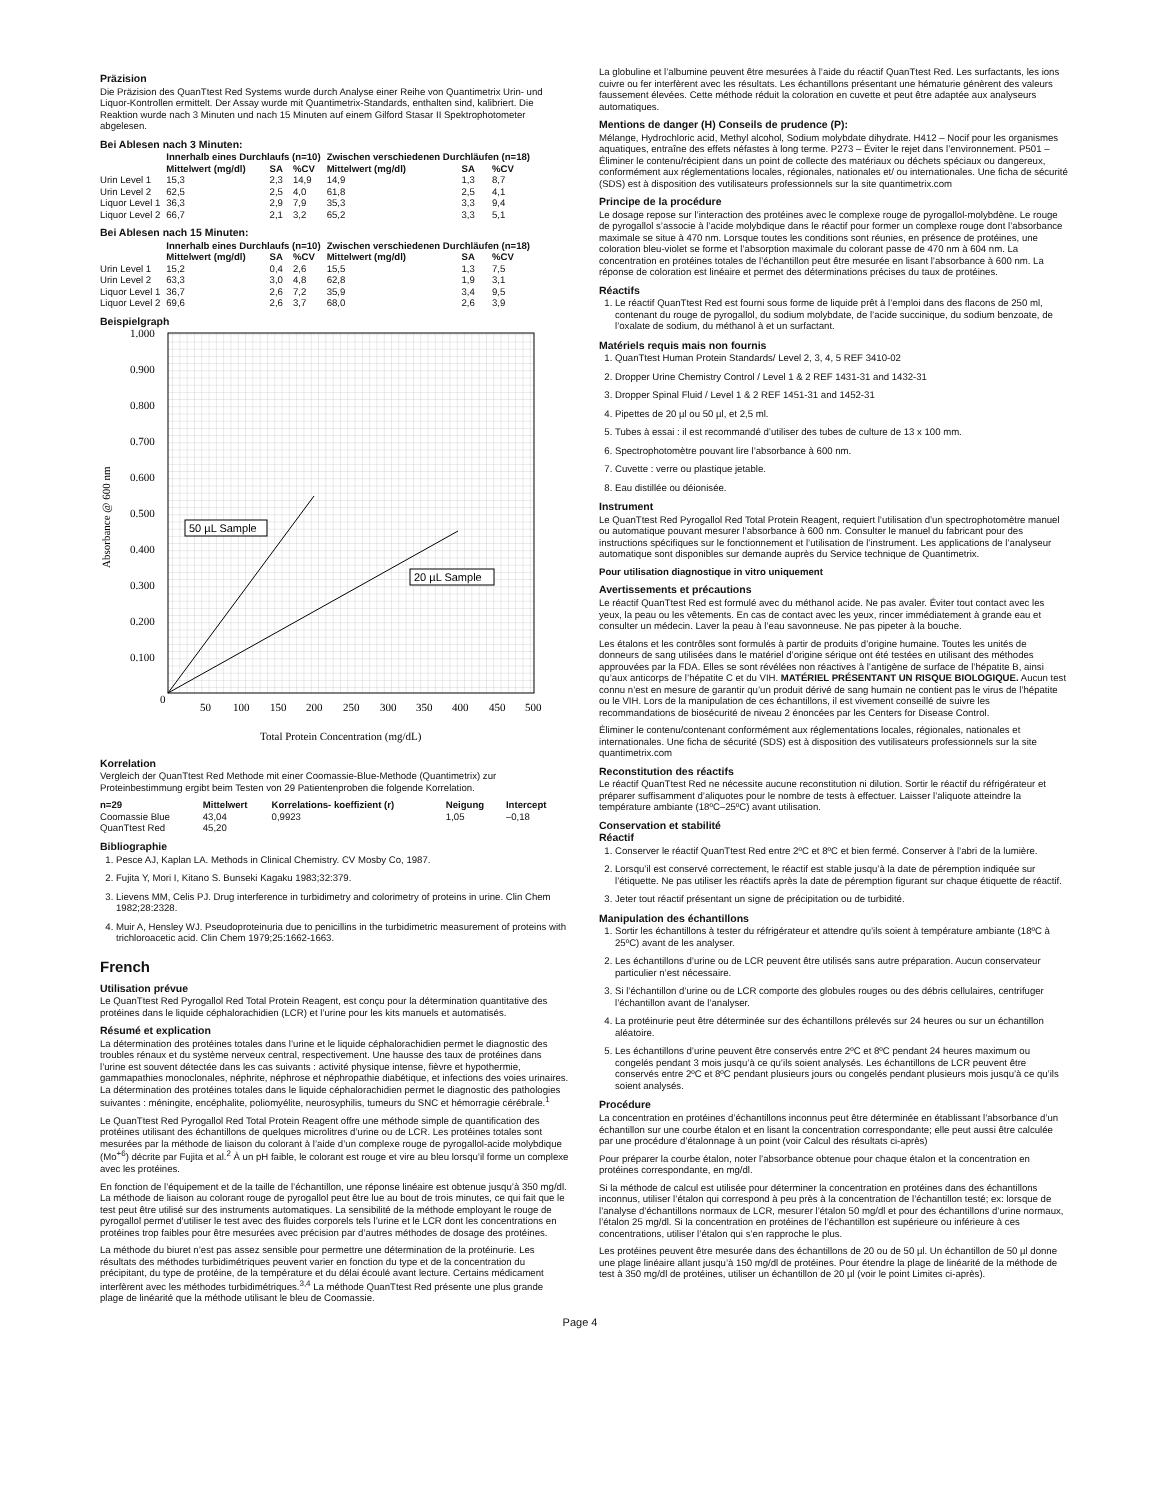Präzision
Die Präzision des QuanTtest Red Systems wurde durch Analyse einer Reihe von Quantimetrix Urin- und Liquor-Kontrollen ermittelt. Der Assay wurde mit Quantimetrix-Standards, enthalten sind, kalibriert. Die Reaktion wurde nach 3 Minuten und nach 15 Minuten auf einem Gilford Stasar II Spektrophotometer abgelesen.
Bei Ablesen nach 3 Minuten:
| | Innerhalb eines Durchlaufs (n=10) | | | Zwischen verschiedenen Durchläufen (n=18) | | |
| --- | --- | --- | --- | --- | --- | --- |
| | Mittelwert (mg/dl) | SA | %CV | Mittelwert (mg/dl) | SA | %CV |
| Urin Level 1 | 15,3 | 2,3 | 14,9 | 14,9 | 1,3 | 8,7 |
| Urin Level 2 | 62,5 | 2,5 | 4,0 | 61,8 | 2,5 | 4,1 |
| Liquor Level 1 | 36,3 | 2,9 | 7,9 | 35,3 | 3,3 | 9,4 |
| Liquor Level 2 | 66,7 | 2,1 | 3,2 | 65,2 | 3,3 | 5,1 |
Bei Ablesen nach 15 Minuten:
| | Innerhalb eines Durchlaufs (n=10) | | | Zwischen verschiedenen Durchläufen (n=18) | | |
| --- | --- | --- | --- | --- | --- | --- |
| | Mittelwert (mg/dl) | SA | %CV | Mittelwert (mg/dl) | SA | %CV |
| Urin Level 1 | 15,2 | 0,4 | 2,6 | 15,5 | 1,3 | 7,5 |
| Urin Level 2 | 63,3 | 3,0 | 4,8 | 62,8 | 1,9 | 3,1 |
| Liquor Level 1 | 36,7 | 2,6 | 7,2 | 35,9 | 3,4 | 9,5 |
| Liquor Level 2 | 69,6 | 2,6 | 3,7 | 68,0 | 2,6 | 3,9 |
Beispielgraph
1.000
0.900
0.800
0.700
0.600
0.500
0.400
0.300
0.200
0.100
0
50
100
150
200
250
300
350
400
450
500
Total Protein Concentration (mg/dL)
Absorbance @ 600 nm
50 µL Sample
20 µL Sample
Korrelation
Vergleich der QuanTtest Red Methode mit einer Coomassie-Blue-Methode (Quantimetrix) zur Proteinbestimmung ergibt beim Testen von 29 Patientenproben die folgende Korrelation.
| n=29 | Mittelwert | Korrelations- koeffizient (r) | Neigung | Intercept |
| --- | --- | --- | --- | --- |
| Coomassie Blue | 43,04 | 0,9923 | 1,05 | –0,18 |
| QuanTtest Red | 45,20 | | | |
Bibliographie
1. Pesce AJ, Kaplan LA. Methods in Clinical Chemistry. CV Mosby Co, 1987.
2. Fujita Y, Mori I, Kitano S. Bunseki Kagaku 1983;32:379.
3. Lievens MM, Celis PJ. Drug interference in turbidimetry and colorimetry of proteins in urine. Clin Chem 1982;28:2328.
4. Muir A, Hensley WJ. Pseudoproteinuria due to penicillins in the turbidimetric measurement of proteins with trichloroacetic acid. Clin Chem 1979;25:1662-1663.
French
Utilisation prévue
Le QuanTtest Red Pyrogallol Red Total Protein Reagent, est conçu pour la détermination quantitative des protéines dans le liquide céphalorachidien (LCR) et l’urine pour les kits manuels et automatisés.
Résumé et explication
La détermination des protéines totales dans l’urine et le liquide céphalorachidien permet le diagnostic des troubles rénaux et du système nerveux central, respectivement. Une hausse des taux de protéines dans l’urine est souvent détectée dans les cas suivants : activité physique intense, fièvre et hypothermie, gammapathies monoclonales, néphrite, néphrose et néphropathie diabétique, et infections des voies urinaires. La détermination des protéines totales dans le liquide céphalorachidien permet le diagnostic des pathologies suivantes : méningite, encéphalite, poliomyélite, neurosyphilis, tumeurs du SNC et hémorragie cérébrale.<sup>1</sup>
Le QuanTtest Red Pyrogallol Red Total Protein Reagent offre une méthode simple de quantification des protéines utilisant des échantillons de quelques microlitres d’urine ou de LCR. Les protéines totales sont mesurées par la méthode de liaison du colorant à l’aide d’un complexe rouge de pyrogallol-acide molybdique (Mo<sup>+6</sup>) décrite par Fujita et al.<sup>2</sup> À un pH faible, le colorant est rouge et vire au bleu lorsqu’il forme un complexe avec les protéines.
En fonction de l’équipement et de la taille de l’échantillon, une réponse linéaire est obtenue jusqu’à 350 mg/dl. La méthode de liaison au colorant rouge de pyrogallol peut être lue au bout de trois minutes, ce qui fait que le test peut être utilisé sur des instruments automatiques. La sensibilité de la méthode employant le rouge de pyrogallol permet d’utiliser le test avec des fluides corporels tels l’urine et le LCR dont les concentrations en protéines trop faibles pour être mesurées avec précision par d’autres méthodes de dosage des protéines.
La méthode du biuret n’est pas assez sensible pour permettre une détermination de la protéinurie. Les résultats des méthodes turbidimétriques peuvent varier en fonction du type et de la concentration du précipitant, du type de protéine, de la température et du délai écoulé avant lecture. Certains médicament interfèrent avec les méthodes turbidimétriques.<sup>3,4</sup> La méthode QuanTtest Red présente une plus grande plage de linéarité que la méthode utilisant le bleu de Coomassie.
La globuline et l’albumine peuvent être mesurées à l’aide du réactif QuanTtest Red. Les surfactants, les ions cuivre ou fer interfèrent avec les résultats. Les échantillons présentant une hématurie génèrent des valeurs faussement élevées. Cette méthode réduit la coloration en cuvette et peut être adaptée aux analyseurs automatiques.
Mentions de danger (H) Conseils de prudence (P):
Mélange, Hydrochloric acid, Methyl alcohol, Sodium molybdate dihydrate. H412 – Nocif pour les organismes aquatiques, entraîne des effets néfastes à long terme. P273 – Éviter le rejet dans l’environnement. P501 – Éliminer le contenu/récipient dans un point de collecte des matériaux ou déchets spéciaux ou dangereux, conformément aux réglementations locales, régionales, nationales et/ ou internationales. Une ficha de sécurité (SDS) est à disposition des vutilisateurs professionnels sur la site quantimetrix.com
Principe de la procédure
Le dosage repose sur l’interaction des protéines avec le complexe rouge de pyrogallol-molybdène. Le rouge de pyrogallol s’associe à l’acide molybdique dans le réactif pour former un complexe rouge dont l’absorbance maximale se situe à 470 nm. Lorsque toutes les conditions sont réunies, en présence de protéines, une coloration bleu-violet se forme et l’absorption maximale du colorant passe de 470 nm à 604 nm. La concentration en protéines totales de l’échantillon peut être mesurée en lisant l’absorbance à 600 nm. La réponse de coloration est linéaire et permet des déterminations précises du taux de protéines.
Réactifs
1. Le réactif QuanTtest Red est fourni sous forme de liquide prêt à l’emploi dans des flacons de 250 ml, contenant du rouge de pyrogallol, du sodium molybdate, de l’acide succinique, du sodium benzoate, de l’oxalate de sodium, du méthanol à et un surfactant.
Matériels requis mais non fournis
1. QuanTtest Human Protein Standards/ Level 2, 3, 4, 5 REF 3410-02
2. Dropper Urine Chemistry Control / Level 1 & 2 REF 1431-31 and 1432-31
3. Dropper Spinal Fluid / Level 1 & 2 REF 1451-31 and 1452-31
4. Pipettes de 20 µl ou 50 µl, et 2,5 ml.
5. Tubes à essai : il est recommandé d’utiliser des tubes de culture de 13 x 100 mm.
6. Spectrophotomètre pouvant lire l’absorbance à 600 nm.
7. Cuvette : verre ou plastique jetable.
8. Eau distillée ou déionisée.
Instrument
Le QuanTtest Red Pyrogallol Red Total Protein Reagent, requiert l’utilisation d’un spectrophotomètre manuel ou automatique pouvant mesurer l’absorbance à 600 nm. Consulter le manuel du fabricant pour des instructions spécifiques sur le fonctionnement et l’utilisation de l’instrument. Les applications de l’analyseur automatique sont disponibles sur demande auprès du Service technique de Quantimetrix.
Pour utilisation diagnostique in vitro uniquement
Avertissements et précautions
Le réactif QuanTtest Red est formulé avec du méthanol acide. Ne pas avaler. Éviter tout contact avec les yeux, la peau ou les vêtements. En cas de contact avec les yeux, rincer immédiatement à grande eau et consulter un médecin. Laver la peau à l’eau savonneuse. Ne pas pipeter à la bouche.
Les étalons et les contrôles sont formulés à partir de produits d’origine humaine. Toutes les unités de donneurs de sang utilisées dans le matériel d’origine sérique ont été testées en utilisant des méthodes approuvées par la FDA. Elles se sont révélées non réactives à l’antigène de surface de l’hépatite B, ainsi qu’aux anticorps de l’hépatite C et du VIH. MATÉRIEL PRÉSENTANT UN RISQUE BIOLOGIQUE. Aucun test connu n’est en mesure de garantir qu’un produit dérivé de sang humain ne contient pas le virus de l’hépatite ou le VIH. Lors de la manipulation de ces échantillons, il est vivement conseillé de suivre les recommandations de biosécurité de niveau 2 énoncées par les Centers for Disease Control.
Éliminer le contenu/contenant conformément aux réglementations locales, régionales, nationales et internationales. Une ficha de sécurité (SDS) est à disposition des vutilisateurs professionnels sur la site quantimetrix.com
Reconstitution des réactifs
Le réactif QuanTtest Red ne nécessite aucune reconstitution ni dilution. Sortir le réactif du réfrigérateur et préparer suffisamment d’aliquotes pour le nombre de tests à effectuer. Laisser l’aliquote atteindre la température ambiante (18ºC–25ºC) avant utilisation.
Conservation et stabilité
Réactif
1. Conserver le réactif QuanTtest Red entre 2ºC et 8ºC et bien fermé. Conserver à l’abri de la lumière.
2. Lorsqu’il est conservé correctement, le réactif est stable jusqu’à la date de péremption indiquée sur l’étiquette. Ne pas utiliser les réactifs après la date de péremption figurant sur chaque étiquette de réactif.
3. Jeter tout réactif présentant un signe de précipitation ou de turbidité.
Manipulation des échantillons
1. Sortir les échantillons à tester du réfrigérateur et attendre qu’ils soient à température ambiante (18ºC à 25ºC) avant de les analyser.
2. Les échantillons d’urine ou de LCR peuvent être utilisés sans autre préparation. Aucun conservateur particulier n’est nécessaire.
3. Si l’échantillon d’urine ou de LCR comporte des globules rouges ou des débris cellulaires, centrifuger l’échantillon avant de l’analyser.
4. La protéinurie peut être déterminée sur des échantillons prélevés sur 24 heures ou sur un échantillon aléatoire.
5. Les échantillons d’urine peuvent être conservés entre 2ºC et 8ºC pendant 24 heures maximum ou congelés pendant 3 mois jusqu’à ce qu’ils soient analysés. Les échantillons de LCR peuvent être conservés entre 2ºC et 8ºC pendant plusieurs jours ou congelés pendant plusieurs mois jusqu’à ce qu’ils soient analysés.
Procédure
La concentration en protéines d’échantillons inconnus peut être déterminée en établissant l’absorbance d’un échantillon sur une courbe étalon et en lisant la concentration correspondante; elle peut aussi être calculée par une procédure d’étalonnage à un point (voir Calcul des résultats ci-après)
Pour préparer la courbe étalon, noter l’absorbance obtenue pour chaque étalon et la concentration en protéines correspondante, en mg/dl.
Si la méthode de calcul est utilisée pour déterminer la concentration en protéines dans des échantillons inconnus, utiliser l’étalon qui correspond à peu près à la concentration de l’échantillon testé; ex: lorsque de l’analyse d’échantillons normaux de LCR, mesurer l’étalon 50 mg/dl et pour des échantillons d’urine normaux, l’étalon 25 mg/dl. Si la concentration en protéines de l’échantillon est supérieure ou inférieure à ces concentrations, utiliser l’étalon qui s’en rapproche le plus.
Les protéines peuvent être mesurée dans des échantillons de 20 ou de 50 µl. Un échantillon de 50 µl donne une plage linéaire allant jusqu’à 150 mg/dl de protéines. Pour étendre la plage de linéarité de la méthode de test à 350 mg/dl de protéines, utiliser un échantillon de 20 µl (voir le point Limites ci-après).
Page 4